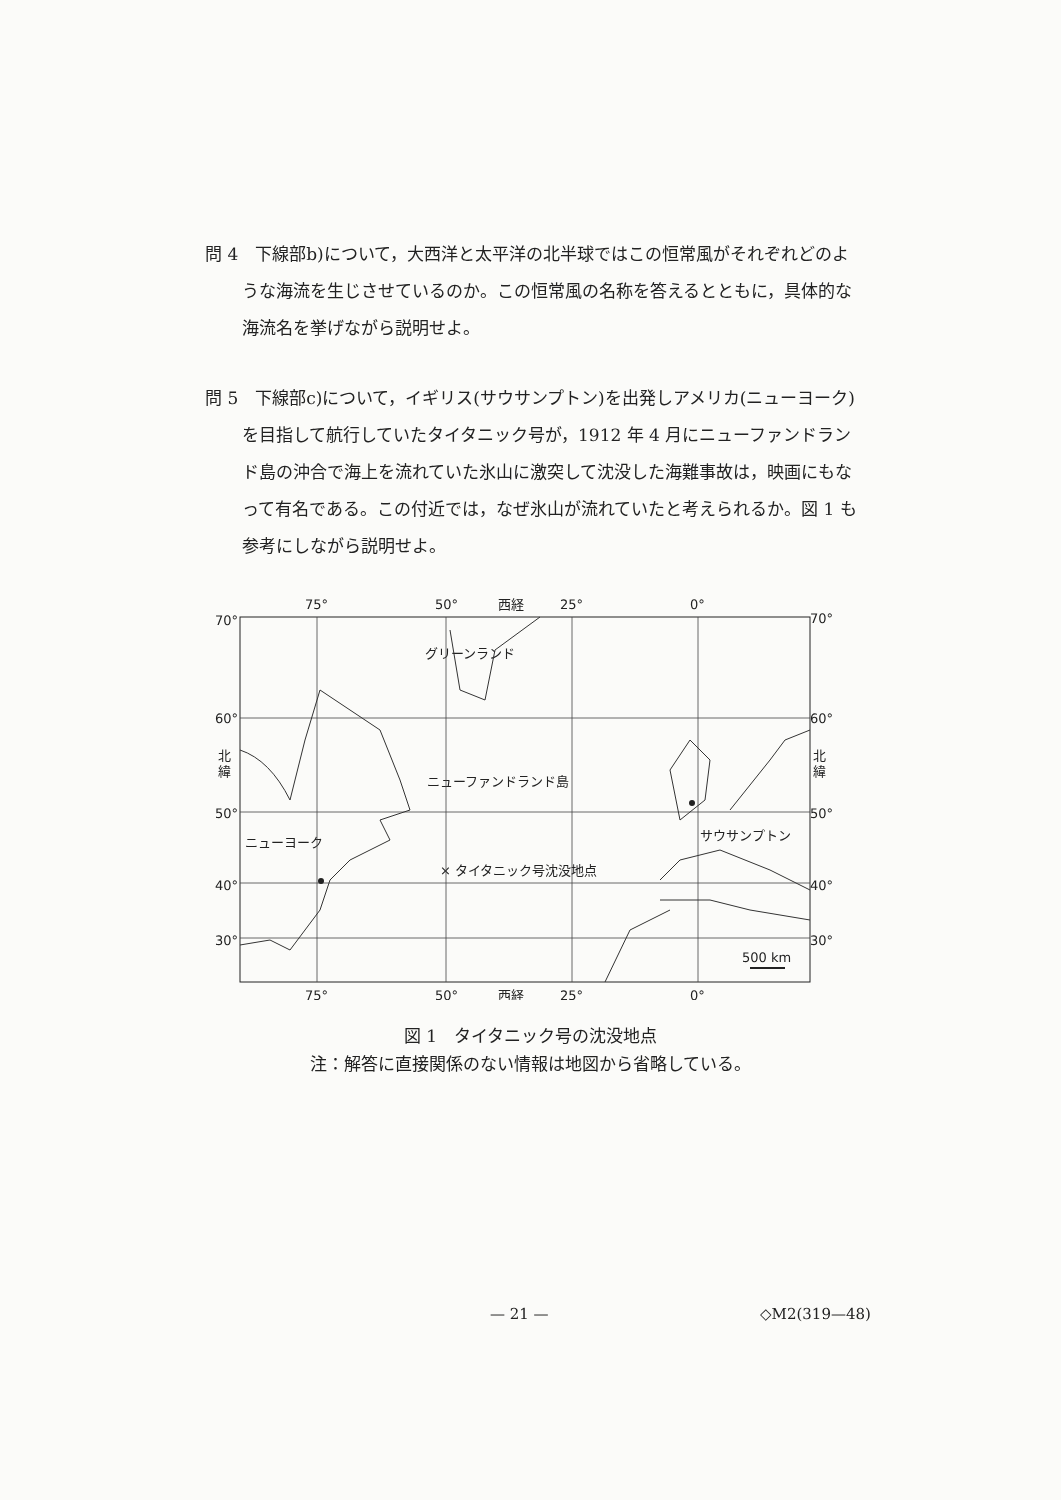問 4　下線部b)について，大西洋と太平洋の北半球ではこの恒常風がそれぞれどのような海流を生じさせているのか。この恒常風の名称を答えるとともに，具体的な海流名を挙げながら説明せよ。
問 5　下線部c)について，イギリス(サウサンプトン)を出発しアメリカ(ニューヨーク)を目指して航行していたタイタニック号が，1912 年 4 月にニューファンドランド島の沖合で海上を流れていた氷山に激突して沈没した海難事故は，映画にもなって有名である。この付近では，なぜ氷山が流れていたと考えられるか。図 1 も参考にしながら説明せよ。
75°
50°
西経
25°
0°
70°
70°
60°
60°
北
緯
北
緯
50°
50°
40°
40°
30°
30°
グリーンランド
ニューファンドランド島
ニューヨーク
× タイタニック号沈没地点
サウサンプトン
500 km
75°
50°
西経
25°
0°
図 1　タイタニック号の沈没地点
注：解答に直接関係のない情報は地図から省略している。
— 21 — ◇M2(319—48)